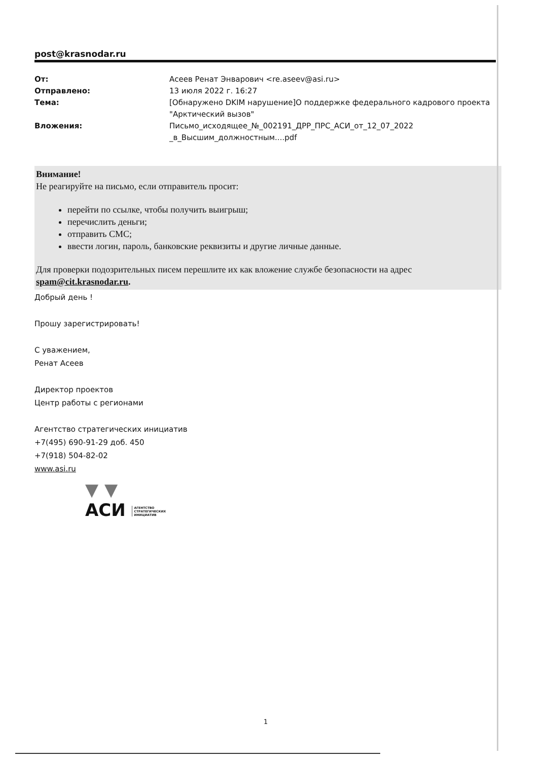post@krasnodar.ru
От: Асеев Ренат Энварович <re.aseev@asi.ru> Отправлено: 13 июля 2022 г. 16:27 Тема: [Обнаружено DKIM нарушение]О поддержке федерального кадрового проекта "Арктический вызов" Вложения: Письмо_исходящее_№_002191_ДРР_ПРС_АСИ_от_12_07_2022 _в_Высшим_должностным....pdf
Внимание!
Не реагируйте на письмо, если отправитель просит:
перейти по ссылке, чтобы получить выигрыш;
перечислить деньги;
отправить СМС;
ввести логин, пароль, банковские реквизиты и другие личные данные.
Для проверки подозрительных писем перешлите их как вложение службе безопасности на адрес spam@cit.krasnodar.ru.
Добрый день !
Прошу зарегистрировать!
С уважением,
Ренат Асеев
Директор проектов
Центр работы с регионами
Агентство стратегических инициатив
+7(495) 690-91-29 доб. 450
+7(918) 504-82-02
www.asi.ru
▼ ▼
АСИ АГЕНТСТВО
СТРАТЕГИЧЕСКИХ
ИНИЦИАТИВ
1